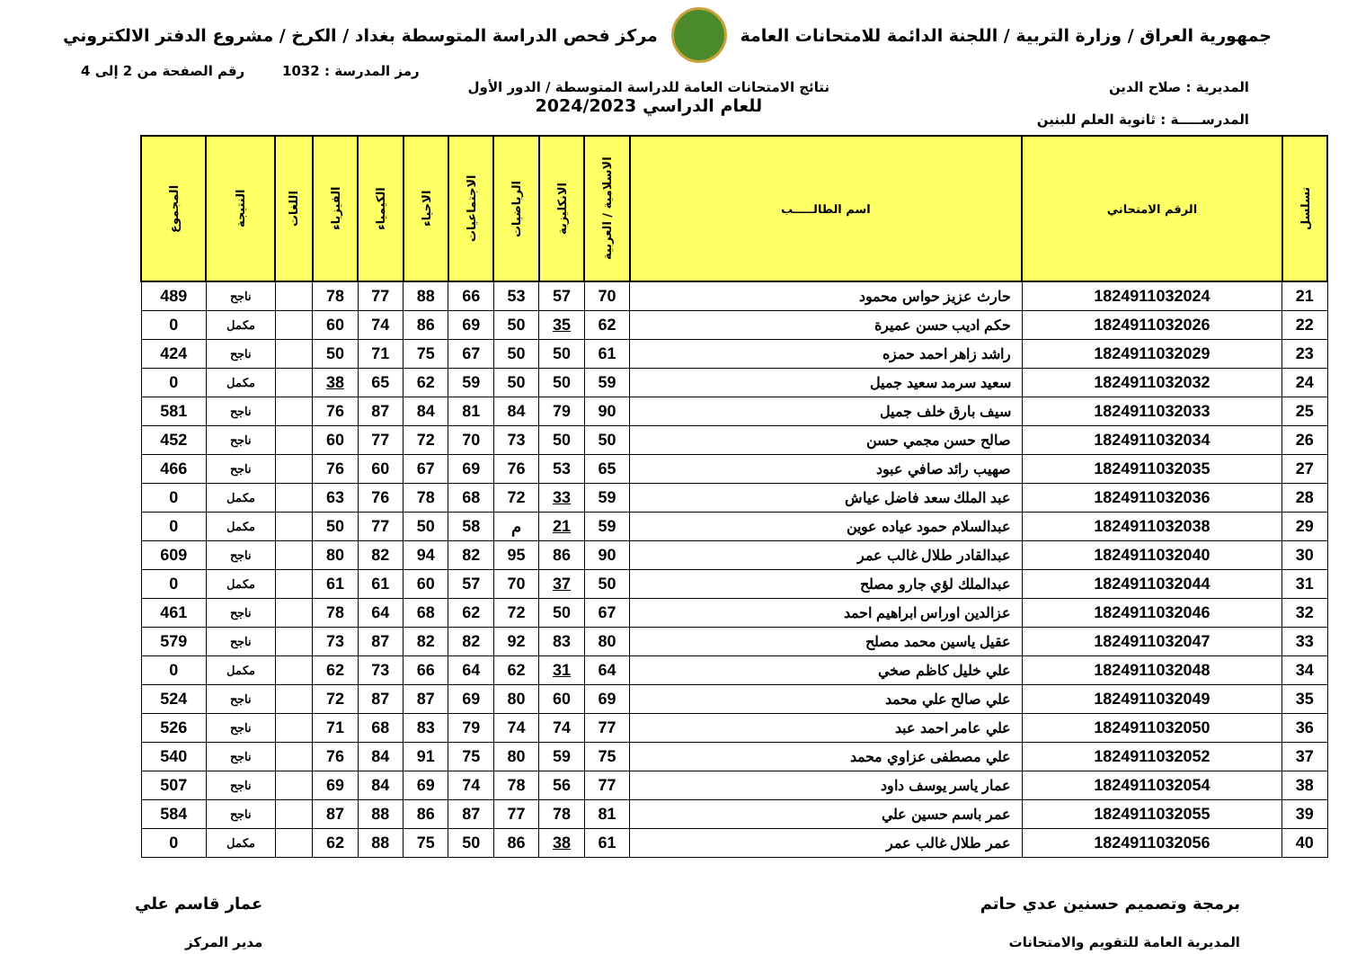جمهورية العراق / وزارة التربية / اللجنة الدائمة للامتحانات العامة
مركز فحص الدراسة المتوسطة بغداد / الكرخ / مشروع الدفتر الالكتروني
رمز المدرسة : 1032 رقم الصفحة من 2 إلى 4
المديرية : صلاح الدين
المدرســـــة : ثانوية العلم للبنين
نتائج الامتحانات العامة للدراسة المتوسطة / الدور الأول
للعام الدراسي 2024/2023
| تسلسل | الرقم الامتحاني | اسم الطالـــــب | الاسلامية / العربية | الانكليزية | الرياضيات | الاجتماعيات | الاحياء | الكيمياء | الفيزياء | اللغات | النتيجة | المجموع |
| --- | --- | --- | --- | --- | --- | --- | --- | --- | --- | --- | --- | --- |
| 21 | 1824911032024 | حارث عزيز حواس محمود | 70 | 57 | 53 | 66 | 88 | 77 | 78 | | ناجح | 489 |
| 22 | 1824911032026 | حكم اديب حسن عميرة | 62 | 35 | 50 | 69 | 86 | 74 | 60 | | مكمل | 0 |
| 23 | 1824911032029 | راشد زاهر احمد حمزه | 61 | 50 | 50 | 67 | 75 | 71 | 50 | | ناجح | 424 |
| 24 | 1824911032032 | سعيد سرمد سعيد جميل | 59 | 50 | 50 | 59 | 62 | 65 | 38 | | مكمل | 0 |
| 25 | 1824911032033 | سيف بارق خلف جميل | 90 | 79 | 84 | 81 | 84 | 87 | 76 | | ناجح | 581 |
| 26 | 1824911032034 | صالح حسن مجمي حسن | 50 | 50 | 73 | 70 | 72 | 77 | 60 | | ناجح | 452 |
| 27 | 1824911032035 | صهيب رائد صافي عبود | 65 | 53 | 76 | 69 | 67 | 60 | 76 | | ناجح | 466 |
| 28 | 1824911032036 | عبد الملك سعد فاضل عياش | 59 | 33 | 72 | 68 | 78 | 76 | 63 | | مكمل | 0 |
| 29 | 1824911032038 | عبدالسلام حمود عياده عوين | 59 | 21 | م | 58 | 50 | 77 | 50 | | مكمل | 0 |
| 30 | 1824911032040 | عبدالقادر طلال غالب عمر | 90 | 86 | 95 | 82 | 94 | 82 | 80 | | ناجح | 609 |
| 31 | 1824911032044 | عبدالملك لؤي جارو مصلح | 50 | 37 | 70 | 57 | 60 | 61 | 61 | | مكمل | 0 |
| 32 | 1824911032046 | عزالدين اوراس ابراهيم احمد | 67 | 50 | 72 | 62 | 68 | 64 | 78 | | ناجح | 461 |
| 33 | 1824911032047 | عقيل ياسين محمد مصلح | 80 | 83 | 92 | 82 | 82 | 87 | 73 | | ناجح | 579 |
| 34 | 1824911032048 | علي خليل كاظم صخي | 64 | 31 | 62 | 64 | 66 | 73 | 62 | | مكمل | 0 |
| 35 | 1824911032049 | علي صالح علي محمد | 69 | 60 | 80 | 69 | 87 | 87 | 72 | | ناجح | 524 |
| 36 | 1824911032050 | علي عامر احمد عبد | 77 | 74 | 74 | 79 | 83 | 68 | 71 | | ناجح | 526 |
| 37 | 1824911032052 | علي مصطفى عزاوي محمد | 75 | 59 | 80 | 75 | 91 | 84 | 76 | | ناجح | 540 |
| 38 | 1824911032054 | عمار ياسر يوسف داود | 77 | 56 | 78 | 74 | 69 | 84 | 69 | | ناجح | 507 |
| 39 | 1824911032055 | عمر باسم حسين علي | 81 | 78 | 77 | 87 | 86 | 88 | 87 | | ناجح | 584 |
| 40 | 1824911032056 | عمر طلال غالب عمر | 61 | 38 | 86 | 50 | 75 | 88 | 62 | | مكمل | 0 |
برمجة وتصميم حسنين عدي حاتم
المديرية العامة للتقويم والامتحانات
عمار قاسم علي
مدير المركز